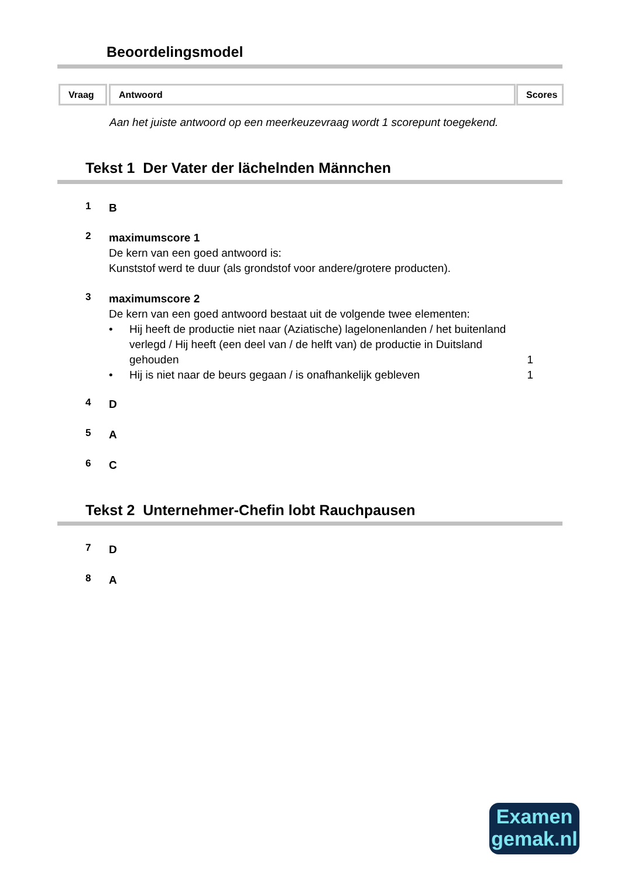Beoordelingsmodel
Vraag Antwoord Scores
Aan het juiste antwoord op een meerkeuzevraag wordt 1 scorepunt toegekend.
Tekst 1 Der Vater der lächelnden Männchen
1 B
2 maximumscore 1
De kern van een goed antwoord is:
Kunststof werd te duur (als grondstof voor andere/grotere producten).
3 maximumscore 2
De kern van een goed antwoord bestaat uit de volgende twee elementen:
• Hij heeft de productie niet naar (Aziatische) lagelonenlanden / het buitenland verlegd / Hij heeft (een deel van / de helft van) de productie in Duitsland gehouden 1
• Hij is niet naar de beurs gegaan / is onafhankelijk gebleven 1
4 D
5 A
6 C
Tekst 2 Unternehmer-Chefin lobt Rauchpausen
7 D
8 A
Examen
gemak.nl